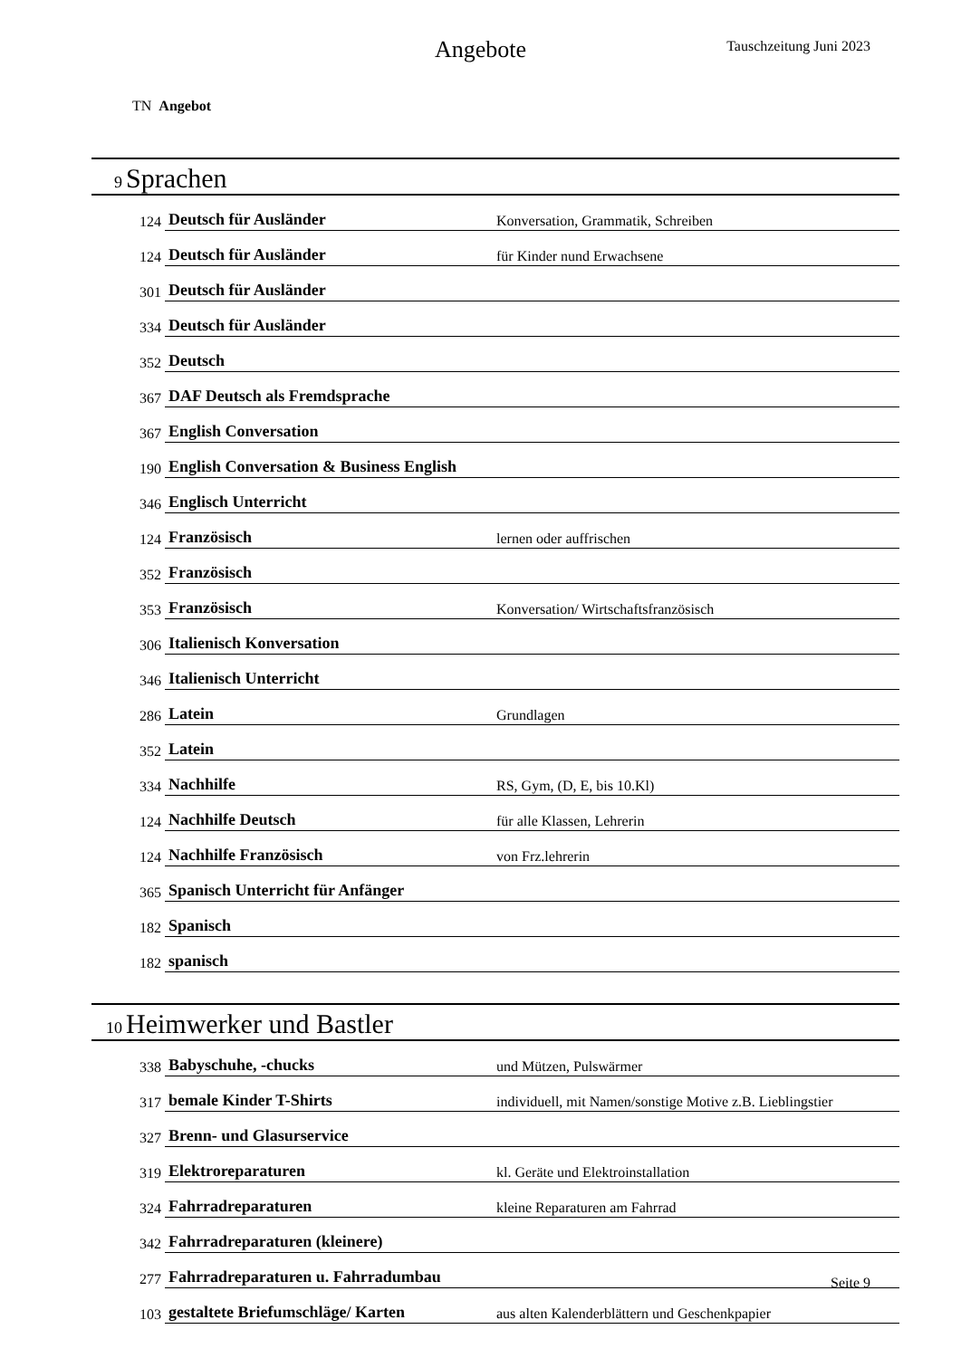Angebote
Tauschzeitung Juni 2023
TN Angebot
9 Sprachen
| 124 | Deutsch für Ausländer | Konversation, Grammatik, Schreiben |
| 124 | Deutsch für Ausländer | für Kinder nund Erwachsene |
| 301 | Deutsch für Ausländer | |
| 334 | Deutsch für Ausländer | |
| 352 | Deutsch | |
| 367 | DAF Deutsch als Fremdsprache | |
| 367 | English Conversation | |
| 190 | English Conversation & Business English | |
| 346 | Englisch Unterricht | |
| 124 | Französisch | lernen oder auffrischen |
| 352 | Französisch | |
| 353 | Französisch | Konversation/ Wirtschaftsfranzösisch |
| 306 | Italienisch Konversation | |
| 346 | Italienisch Unterricht | |
| 286 | Latein | Grundlagen |
| 352 | Latein | |
| 334 | Nachhilfe | RS, Gym, (D, E, bis 10.Kl) |
| 124 | Nachhilfe Deutsch | für alle Klassen, Lehrerin |
| 124 | Nachhilfe Französisch | von Frz.lehrerin |
| 365 | Spanisch Unterricht für Anfänger | |
| 182 | Spanisch | |
| 182 | spanisch | |
10 Heimwerker und Bastler
| 338 | Babyschuhe, -chucks | und Mützen, Pulswärmer |
| 317 | bemale Kinder T-Shirts | individuell, mit Namen/sonstige Motive z.B. Lieblingstier |
| 327 | Brenn- und Glasurservice | |
| 319 | Elektroreparaturen | kl. Geräte und Elektroinstallation |
| 324 | Fahrradreparaturen | kleine Reparaturen am Fahrrad |
| 342 | Fahrradreparaturen (kleinere) | |
| 277 | Fahrradreparaturen u. Fahrradumbau | |
| 103 | gestaltete Briefumschläge/ Karten | aus alten Kalenderblättern und Geschenkpapier |
Seite 9